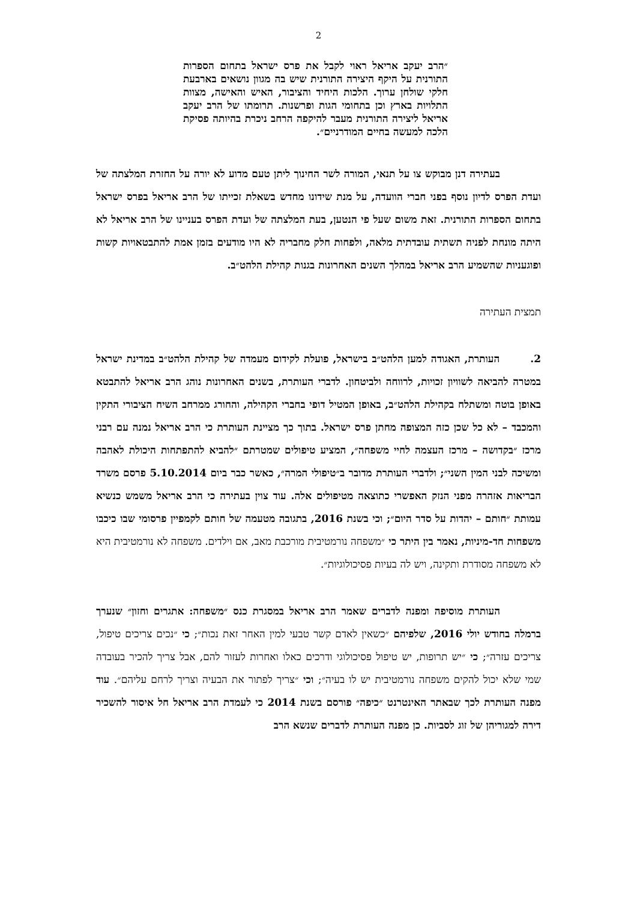2
״הרב יעקב אריאל ראוי לקבל את פרס ישראל בתחום הספרות התורנית על היקף היצירה התורנית שיש בה מגוון נושאים בארבעת חלקי שולחן ערוך. הלכות היחיד והציבור, האיש והאישה, מצוות התלויות בארץ וכן בתחומי הגות ופרשנות. תרומתו של הרב יעקב אריאל ליצירה התורנית מעבר להיקפה הרחב ניכרת בהיותה פסיקת הלכה למעשה בחיים המודרניים״.
    בעתירה דנן מבוקש צו על תנאי, המורה לשר החינוך ליתן טעם מדוע לא יורה על החזרת המלצתה של ועדת הפרס לדיון נוסף בפני חברי הוועדה, על מנת שידונו מחדש בשאלת זכייתו של הרב אריאל בפרס ישראל בתחום הספרות התורנית. זאת משום שעל פי הנטען, בעת המלצתה של ועדת הפרס בעניינו של הרב אריאל לא היתה מונחת לפניה תשתית עובדתית מלאה, ולפחות חלק מחבריה לא היו מודעים בזמן אמת להתבטאויות קשות ופוגעניות שהשמיע הרב אריאל במהלך השנים האחרונות בגנות קהילת הלהט״ב.
תמצית העתירה
2.   העותרת, האגודה למען הלהט״ב בישראל, פועלת לקידום מעמדה של קהילת הלהט״ב במדינת ישראל במטרה להביאה לשוויון זכויות, לרווחה ולביטחון. לדברי העותרת, בשנים האחרונות נוהג הרב אריאל להתבטא באופן בוטה ומשתלח בקהילת הלהט״ב, באופן המטיל דופי בחברי הקהילה, והחורג ממרחב השיח הציבורי התקין והמכבד – לא כל שכן כזה המצופה מחתן פרס ישראל. בתוך כך מציינת העותרת כי הרב אריאל נמנה עם רבני מרכז ״בקדושה – מרכז העצמה לחיי משפחה״, המציע טיפולים שמטרתם ״להביא להתפתחות היכולת לאהבה ומשיכה לבני המין השני״; ולדברי העותרת מדובר ב״טיפולי המרה״, כאשר כבר ביום 5.10.2014 פרסם משרד הבריאות אזהרה מפני הנזק האפשרי כתוצאה מטיפולים אלה. עוד צוין בעתירה כי הרב אריאל משמש כנשיא עמותת ״חותם – יהדות על סדר היום״; וכי בשנת 2016, בתגובה מטעמה של חותם לקמפיין פרסומי שבו כיכבו משפחות חד-מיניות, נאמר בין היתר כי ״משפחה נורמטיבית מורכבת מאב, אם וילדים. משפחה לא נורמטיבית היא לא משפחה מסודרת ותקינה, ויש לה בעיות פסיכולוגיות״.
    העותרת מוסיפה ומפנה לדברים שאמר הרב אריאל במסגרת כנס ״משפחה: אתגרים וחזון״ שנערך ברמלה בחודש יולי 2016, שלפיהם ״כשאין לאדם קשר טבעי למין האחר זאת נכות״; כי ״נכים צריכים טיפול, צריכים עזרה״; כי ״יש תרופות, יש טיפול פסיכולוגי ודרכים כאלו ואחרות לעזור להם, אבל צריך להכיר בעובדה שמי שלא יכול להקים משפחה נורמטיבית יש לו בעיה״; וכי ״צריך לפתור את הבעיה וצריך לרחם עליהם״. עוד מפנה העותרת לכך שבאתר האינטרנט ״כיפה״ פורסם בשנת 2014 כי לעמדת הרב אריאל חל איסור להשכיר דירה למגוריהן של זוג לסביות. כן מפנה העותרת לדברים שנשא הרב